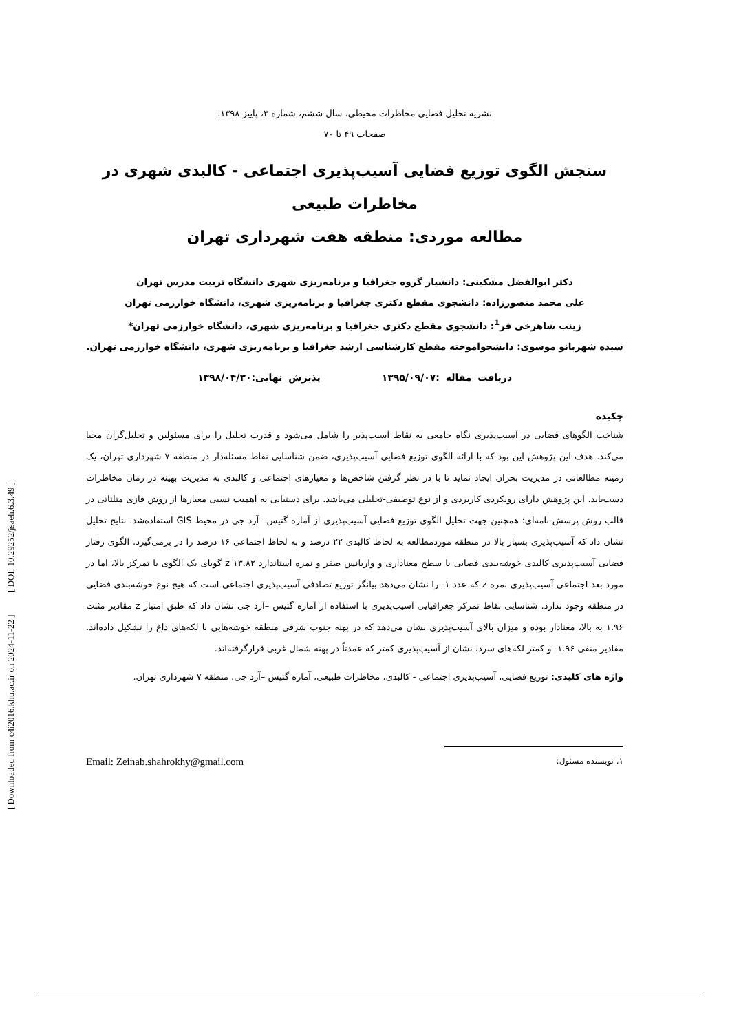[ Downloaded from c4i2016.khu.ac.ir on 2024-11-22 ] [ DOI: 10.29252/jsaeh.6.3.49 ]
نشریه تحلیل فضایی مخاطرات محیطی، سال ششم، شماره ۳، پاییز ۱۳۹۸.
صفحات ۴۹ تا ۷۰
سنجش الگوی توزیع فضایی آسیب‌پذیری اجتماعی - کالبدی شهری در مخاطرات طبیعی
مطالعه موردی: منطقه هفت شهرداری تهران
دکتر ابوالفضل مشکینی: دانشیار گروه جغرافیا و برنامه‌ریزی شهری دانشگاه تربیت مدرس تهران
علی محمد منصورزاده: دانشجوی مقطع دکتری جغرافیا و برنامه‌ریزی شهری، دانشگاه خوارزمی تهران
زینب شاهرخی فر<sup>1</sup>: دانشجوی مقطع دکتری جغرافیا و برنامه‌ریزی شهری، دانشگاه خوارزمی تهران*
سیده شهربانو موسوی: دانشجواموخته مقطع کارشناسی ارشد جغرافیا و برنامه‌ریزی شهری، دانشگاه خوارزمی تهران.
دریافت مقاله :۱۳۹۵/۰۹/۰۷ پذیرش نهایی:۱۳۹۸/۰۴/۳۰
چکیده
شناخت الگوهای فضایی در آسیب‌پذیری نگاه جامعی به نقاط آسیب‌پذیر را شامل می‌شود و قدرت تحلیل را برای مسئولین و تحلیل‌گران محیا می‌کند. هدف این پژوهش این بود که با ارائه الگوی توزیع فضایی آسیب‌پذیری، ضمن شناسایی نقاط مسئله‌دار در منطقه ۷ شهرداری تهران، یک زمینه مطالعاتی در مدیریت بحران ایجاد نماید تا با در نظر گرفتن شاخص‌ها و معیارهای اجتماعی و کالبدی به مدیریت بهینه در زمان مخاطرات دست‌یابد. این پژوهش دارای رویکردی کاربردی و از نوع توصیفی-تحلیلی می‌باشد. برای دستیابی به اهمیت نسبی معیارها از روش فازی مثلثاتی در قالب روش پرسش-نامه‌ای؛ همچنین جهت تحلیل الگوی توزیع فضایی آسیب‌پذیری از آماره گتیس –آرد جی در محیط GIS استفاده‌شد. نتایج تحلیل نشان داد که آسیب‌پذیری بسیار بالا در منطقه موردمطالعه به لحاظ کالبدی ۲۲ درصد و به لحاظ اجتماعی ۱۶ درصد را در برمی‌گیرد. الگوی رفتار فضایی آسیب‌پذیری کالبدی خوشه‌بندی فضایی با سطح معناداری و واریانس صفر و نمره استاندارد z ۱۳.۸۲ گویای یک الگوی با تمرکز بالا، اما در مورد بعد اجتماعی آسیب‌پذیری نمره z که عدد ۱- را نشان می‌دهد بیانگر توزیع تصادفی آسیب‌پذیری اجتماعی است که هیچ نوع خوشه‌بندی فضایی در منطقه وجود ندارد. شناسایی نقاط تمرکز جغرافیایی آسیب‌پذیری با استفاده از آماره گتیس –آرد جی نشان داد که طبق امتیاز z مقادیر مثبت ۱.۹۶ به بالا، معنادار بوده و میزان بالای آسیب‌پذیری نشان می‌دهد که در پهنه جنوب شرقی منطقه خوشه‌هایی با لکه‌های داغ را تشکیل داده‌اند. مقادیر منفی ۱.۹۶- و کمتر لکه‌های سرد، نشان از آسیب‌پذیری کمتر که عمدتاً در پهنه شمال غربی قرارگرفته‌اند.
واژه های کلیدی: توزیع فضایی، آسیب‌پذیری اجتماعی - کالبدی، مخاطرات طبیعی، آماره گتیس –آرد جی، منطقه ۷ شهرداری تهران.
۱. نویسنده مسئول: Email: Zeinab.shahrokhy@gmail.com